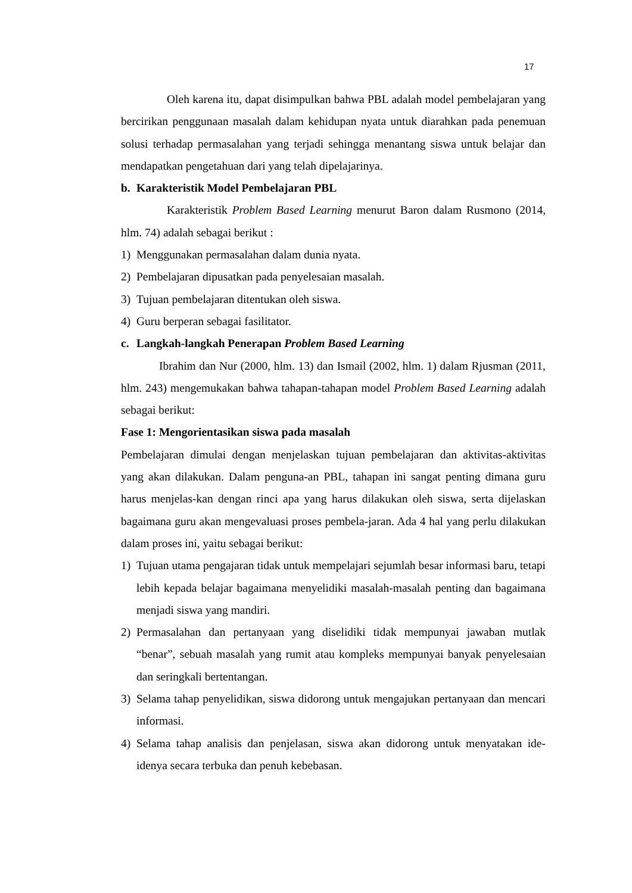17
Oleh karena itu, dapat disimpulkan bahwa PBL adalah model pembelajaran yang bercirikan penggunaan masalah dalam kehidupan nyata untuk diarahkan pada penemuan solusi terhadap permasalahan yang terjadi sehingga menantang siswa untuk belajar dan mendapatkan pengetahuan dari yang telah dipelajarinya.
b. Karakteristik Model Pembelajaran PBL
Karakteristik Problem Based Learning menurut Baron dalam Rusmono (2014, hlm. 74) adalah sebagai berikut :
1) Menggunakan permasalahan dalam dunia nyata.
2) Pembelajaran dipusatkan pada penyelesaian masalah.
3) Tujuan pembelajaran ditentukan oleh siswa.
4) Guru berperan sebagai fasilitator.
c. Langkah-langkah Penerapan Problem Based Learning
Ibrahim dan Nur (2000, hlm. 13) dan Ismail (2002, hlm. 1) dalam Rjusman (2011, hlm. 243) mengemukakan bahwa tahapan-tahapan model Problem Based Learning adalah sebagai berikut:
Fase 1: Mengorientasikan siswa pada masalah
Pembelajaran dimulai dengan menjelaskan tujuan pembelajaran dan aktivitas-aktivitas yang akan dilakukan. Dalam penguna-an PBL, tahapan ini sangat penting dimana guru harus menjelas-kan dengan rinci apa yang harus dilakukan oleh siswa, serta dijelaskan bagaimana guru akan mengevaluasi proses pembela-jaran. Ada 4 hal yang perlu dilakukan dalam proses ini, yaitu sebagai berikut:
1) Tujuan utama pengajaran tidak untuk mempelajari sejumlah besar informasi baru, tetapi lebih kepada belajar bagaimana menyelidiki masalah-masalah penting dan bagaimana menjadi siswa yang mandiri.
2) Permasalahan dan pertanyaan yang diselidiki tidak mempunyai jawaban mutlak “benar”, sebuah masalah yang rumit atau kompleks mempunyai banyak penyelesaian dan seringkali bertentangan.
3) Selama tahap penyelidikan, siswa didorong untuk mengajukan pertanyaan dan mencari informasi.
4) Selama tahap analisis dan penjelasan, siswa akan didorong untuk menyatakan ide-idenya secara terbuka dan penuh kebebasan.